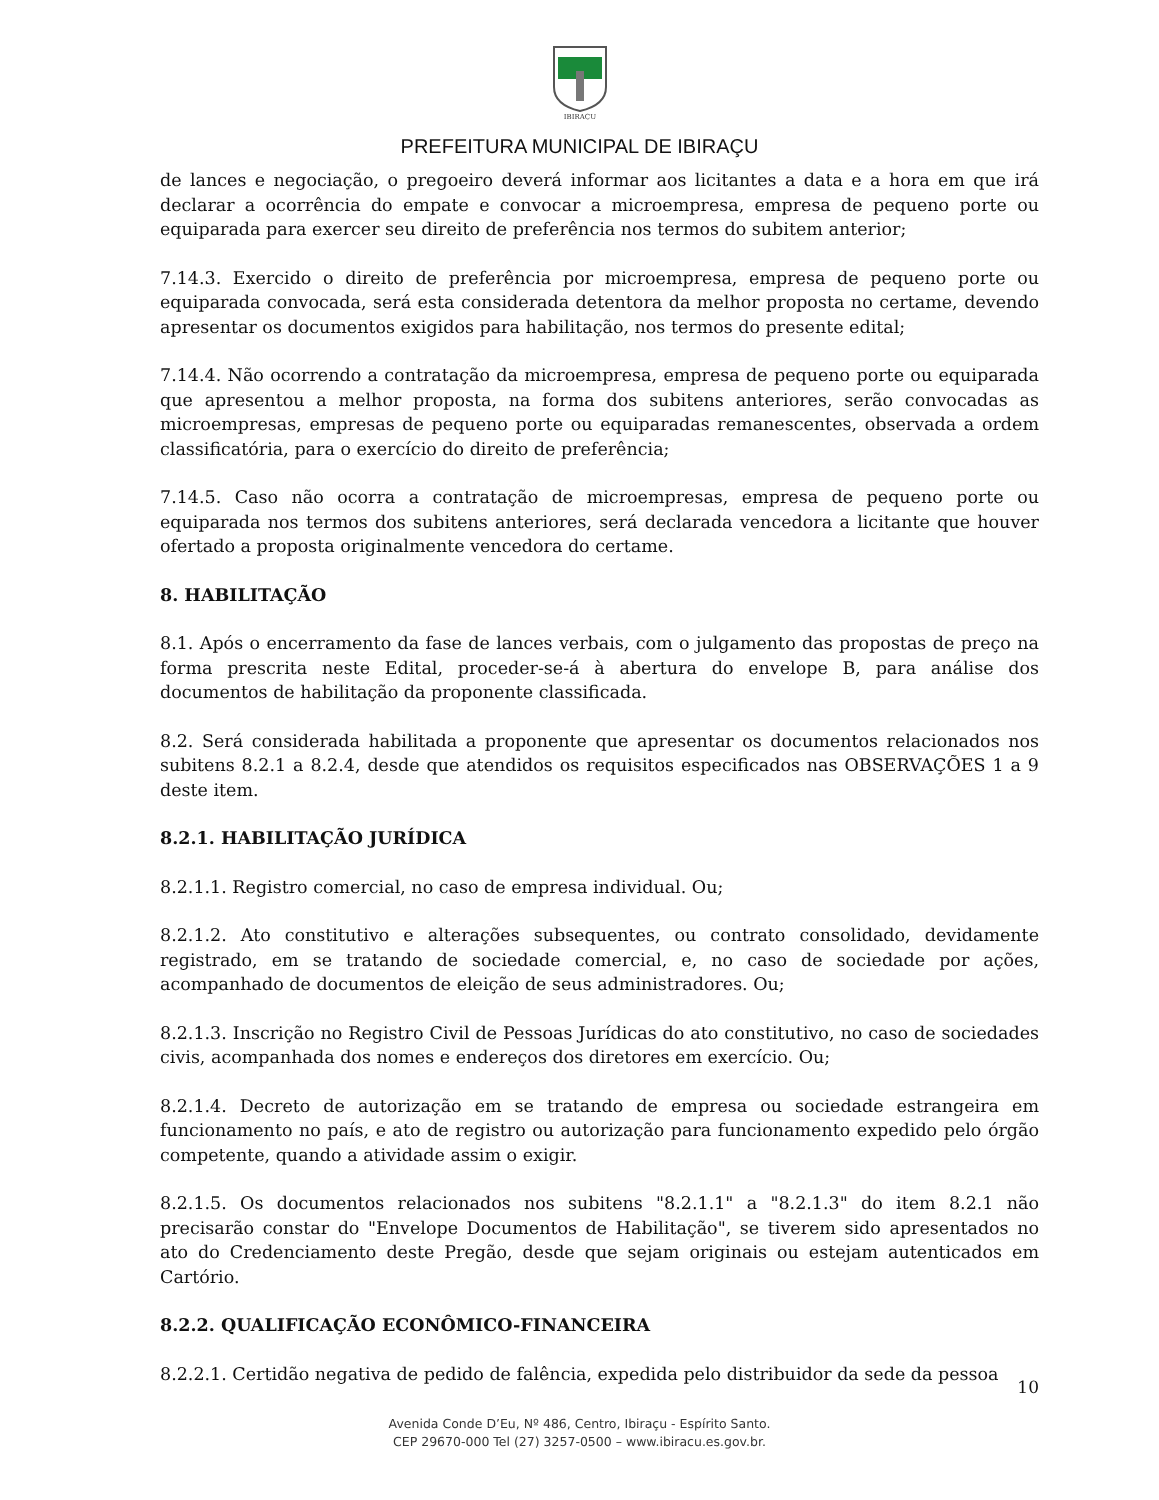IBIRAÇU
PREFEITURA MUNICIPAL DE IBIRAÇU
de lances e negociação, o pregoeiro deverá informar aos licitantes a data e a hora em que irá declarar a ocorrência do empate e convocar a microempresa, empresa de pequeno porte ou equiparada para exercer seu direito de preferência nos termos do subitem anterior;
7.14.3. Exercido o direito de preferência por microempresa, empresa de pequeno porte ou equiparada convocada, será esta considerada detentora da melhor proposta no certame, devendo apresentar os documentos exigidos para habilitação, nos termos do presente edital;
7.14.4. Não ocorrendo a contratação da microempresa, empresa de pequeno porte ou equiparada que apresentou a melhor proposta, na forma dos subitens anteriores, serão convocadas as microempresas, empresas de pequeno porte ou equiparadas remanescentes, observada a ordem classificatória, para o exercício do direito de preferência;
7.14.5. Caso não ocorra a contratação de microempresas, empresa de pequeno porte ou equiparada nos termos dos subitens anteriores, será declarada vencedora a licitante que houver ofertado a proposta originalmente vencedora do certame.
8. HABILITAÇÃO
8.1. Após o encerramento da fase de lances verbais, com o julgamento das propostas de preço na forma prescrita neste Edital, proceder-se-á à abertura do envelope B, para análise dos documentos de habilitação da proponente classificada.
8.2. Será considerada habilitada a proponente que apresentar os documentos relacionados nos subitens 8.2.1 a 8.2.4, desde que atendidos os requisitos especificados nas OBSERVAÇÕES 1 a 9 deste item.
8.2.1. HABILITAÇÃO JURÍDICA
8.2.1.1. Registro comercial, no caso de empresa individual. Ou;
8.2.1.2. Ato constitutivo e alterações subsequentes, ou contrato consolidado, devidamente registrado, em se tratando de sociedade comercial, e, no caso de sociedade por ações, acompanhado de documentos de eleição de seus administradores. Ou;
8.2.1.3. Inscrição no Registro Civil de Pessoas Jurídicas do ato constitutivo, no caso de sociedades civis, acompanhada dos nomes e endereços dos diretores em exercício. Ou;
8.2.1.4. Decreto de autorização em se tratando de empresa ou sociedade estrangeira em funcionamento no país, e ato de registro ou autorização para funcionamento expedido pelo órgão competente, quando a atividade assim o exigir.
8.2.1.5. Os documentos relacionados nos subitens "8.2.1.1" a "8.2.1.3" do item 8.2.1 não precisarão constar do "Envelope Documentos de Habilitação", se tiverem sido apresentados no ato do Credenciamento deste Pregão, desde que sejam originais ou estejam autenticados em Cartório.
8.2.2. QUALIFICAÇÃO ECONÔMICO-FINANCEIRA
8.2.2.1. Certidão negativa de pedido de falência, expedida pelo distribuidor da sede da pessoa
10
Avenida Conde D’Eu, Nº 486, Centro, Ibiraçu - Espírito Santo.
CEP 29670-000 Tel (27) 3257-0500 – www.ibiracu.es.gov.br.